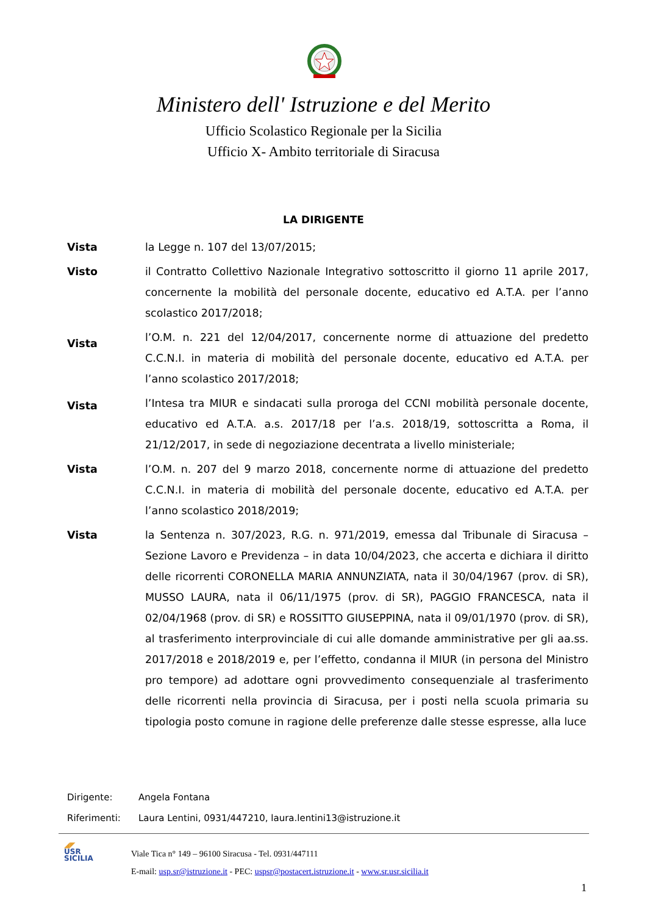Ministero dell' Istruzione e del Merito
Ufficio Scolastico Regionale per la Sicilia
Ufficio X- Ambito territoriale di Siracusa
LA DIRIGENTE
Vista la Legge n. 107 del 13/07/2015;
Visto il Contratto Collettivo Nazionale Integrativo sottoscritto il giorno 11 aprile 2017, concernente la mobilità del personale docente, educativo ed A.T.A. per l’anno scolastico 2017/2018;
Vista
l’O.M. n. 221 del 12/04/2017, concernente norme di attuazione del predetto C.C.N.I. in materia di mobilità del personale docente, educativo ed A.T.A. per l’anno scolastico 2017/2018;
Vista
l’Intesa tra MIUR e sindacati sulla proroga del CCNI mobilità personale docente, educativo ed A.T.A. a.s. 2017/18 per l’a.s. 2018/19, sottoscritta a Roma, il 21/12/2017, in sede di negoziazione decentrata a livello ministeriale;
Vista l’O.M. n. 207 del 9 marzo 2018, concernente norme di attuazione del predetto C.C.N.I. in materia di mobilità del personale docente, educativo ed A.T.A. per l’anno scolastico 2018/2019;
Vista la Sentenza n. 307/2023, R.G. n. 971/2019, emessa dal Tribunale di Siracusa – Sezione Lavoro e Previdenza – in data 10/04/2023, che accerta e dichiara il diritto delle ricorrenti CORONELLA MARIA ANNUNZIATA, nata il 30/04/1967 (prov. di SR), MUSSO LAURA, nata il 06/11/1975 (prov. di SR), PAGGIO FRANCESCA, nata il 02/04/1968 (prov. di SR) e ROSSITTO GIUSEPPINA, nata il 09/01/1970 (prov. di SR), al trasferimento interprovinciale di cui alle domande amministrative per gli aa.ss. 2017/2018 e 2018/2019 e, per l’effetto, condanna il MIUR (in persona del Ministro pro tempore) ad adottare ogni provvedimento consequenziale al trasferimento delle ricorrenti nella provincia di Siracusa, per i posti nella scuola primaria su tipologia posto comune in ragione delle preferenze dalle stesse espresse, alla luce
Dirigente: Angela Fontana
Riferimenti: Laura Lentini, 0931/447210, laura.lentini13@istruzione.it
◢◤
USR
SICILIA
Viale Tica n° 149 – 96100 Siracusa - Tel. 0931/447111
E-mail: usp.sr@istruzione.it - PEC: uspsr@postacert.istruzione.it - www.sr.usr.sicilia.it
1